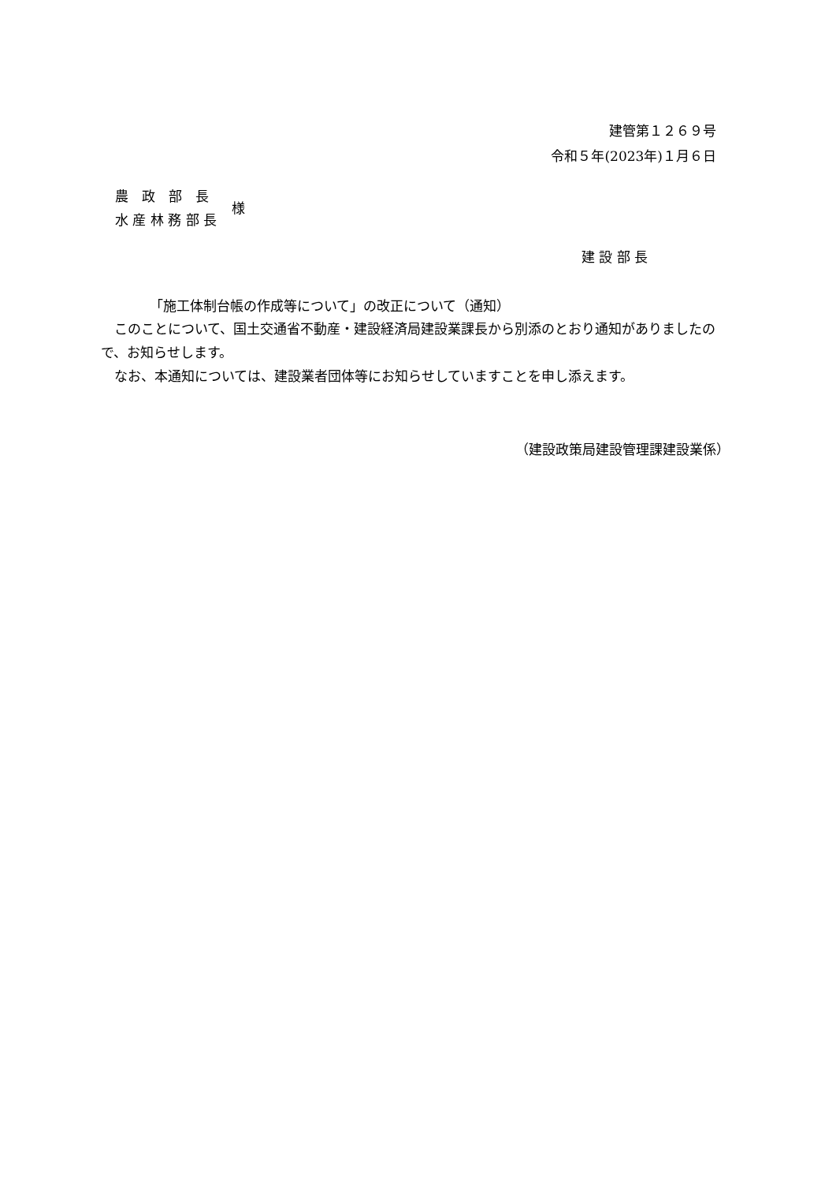建管第１２６９号
令和５年(2023年)１月６日
農　政　部　長
水 産 林 務 部 長
様
建 設 部 長
「施工体制台帳の作成等について」の改正について（通知）
　このことについて、国土交通省不動産・建設経済局建設業課長から別添のとおり通知がありましたので、お知らせします。
　なお、本通知については、建設業者団体等にお知らせしていますことを申し添えます。
（建設政策局建設管理課建設業係）